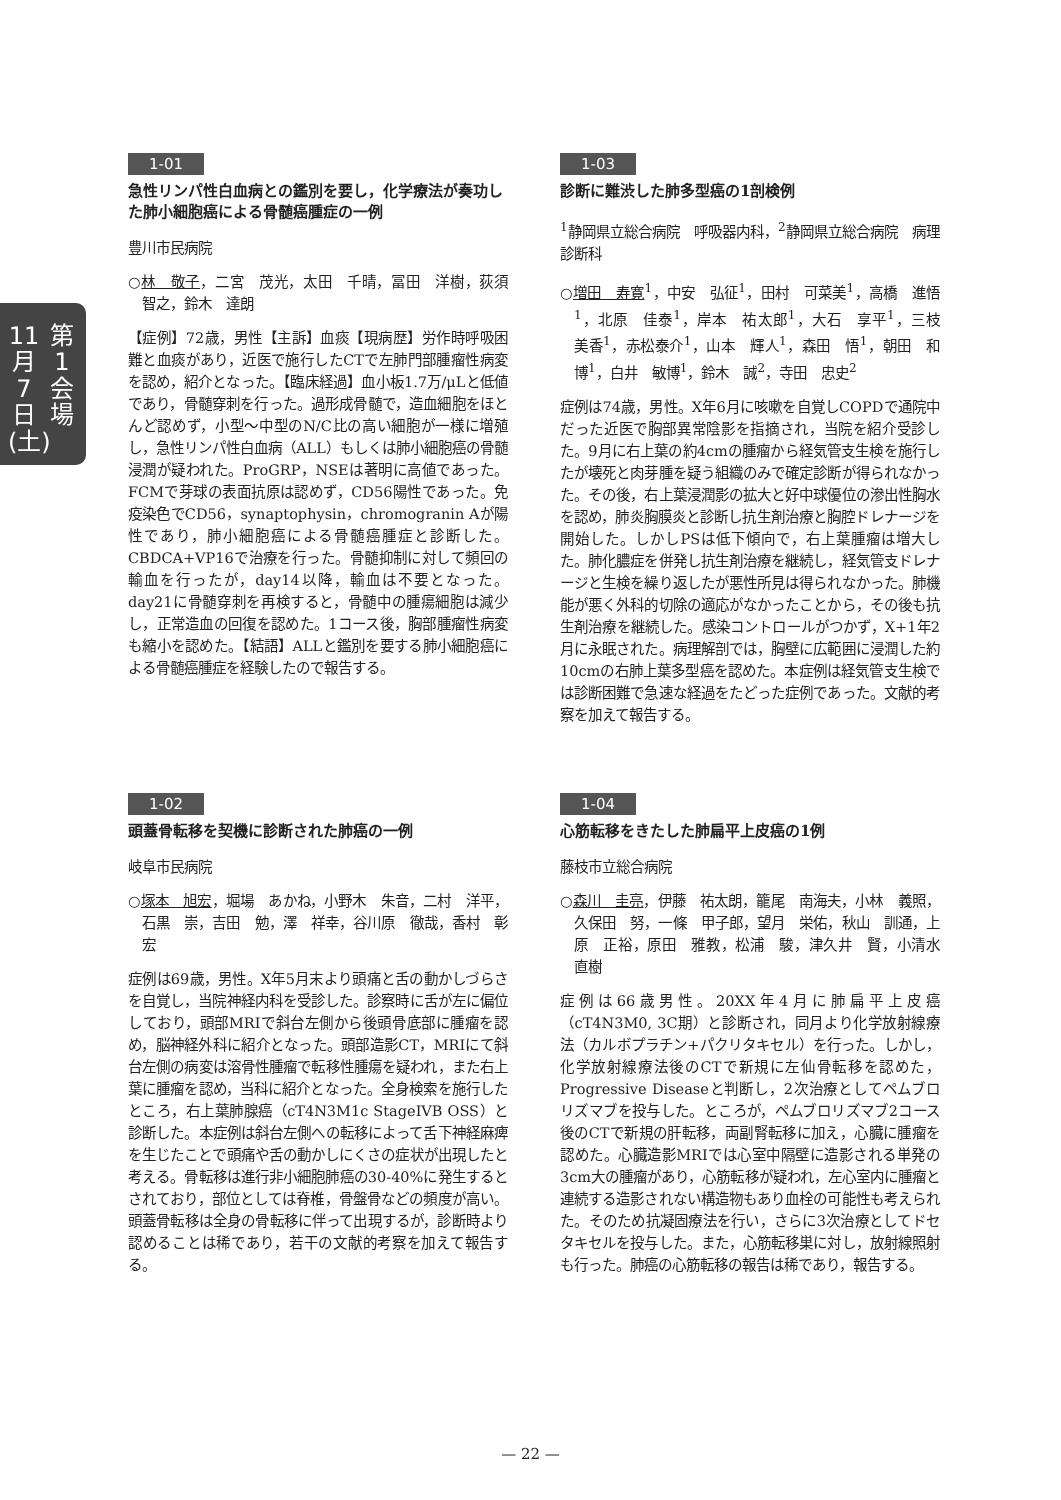11月7日(土)
第1会場
1-01
急性リンパ性白血病との鑑別を要し，化学療法が奏功した肺小細胞癌による骨髄癌腫症の一例
豊川市民病院
○林　敬子，二宮　茂光，太田　千晴，冨田　洋樹，荻須　智之，鈴木　達朗
【症例】72歳，男性【主訴】血痰【現病歴】労作時呼吸困難と血痰があり，近医で施行したCTで左肺門部腫瘤性病変を認め，紹介となった。【臨床経過】血小板1.7万/μLと低値であり，骨髄穿刺を行った。過形成骨髄で，造血細胞をほとんど認めず，小型～中型のN/C比の高い細胞が一様に増殖し，急性リンパ性白血病（ALL）もしくは肺小細胞癌の骨髄浸潤が疑われた。ProGRP，NSEは著明に高値であった。FCMで芽球の表面抗原は認めず，CD56陽性であった。免疫染色でCD56，synaptophysin，chromogranin Aが陽性であり，肺小細胞癌による骨髄癌腫症と診断した。CBDCA+VP16で治療を行った。骨髄抑制に対して頻回の輸血を行ったが，day14以降，輸血は不要となった。day21に骨髄穿刺を再検すると，骨髄中の腫瘍細胞は減少し，正常造血の回復を認めた。1コース後，胸部腫瘤性病変も縮小を認めた。【結語】ALLと鑑別を要する肺小細胞癌による骨髄癌腫症を経験したので報告する。
1-03
診断に難渋した肺多型癌の1剖検例
<sup>1</sup> 静岡県立総合病院　呼吸器内科，<sup>2</sup>静岡県立総合病院　病理診断科
○増田　寿寛<sup>1</sup>，中安　弘征<sup>1</sup>，田村　可菜美<sup>1</sup>，高橋　進悟<sup>1</sup>，北原　佳泰<sup>1</sup>，岸本　祐太郎<sup>1</sup>，大石　享平<sup>1</sup>，三枝　美香<sup>1</sup>，赤松泰介<sup>1</sup>，山本　輝人<sup>1</sup>，森田　悟<sup>1</sup>，朝田　和博<sup>1</sup>，白井　敏博<sup>1</sup>，鈴木　誠<sup>2</sup>，寺田　忠史<sup>2</sup>
症例は74歳，男性。X年6月に咳嗽を自覚しCOPDで通院中だった近医で胸部異常陰影を指摘され，当院を紹介受診した。9月に右上葉の約4cmの腫瘤から経気管支生検を施行したが壊死と肉芽腫を疑う組織のみで確定診断が得られなかった。その後，右上葉浸潤影の拡大と好中球優位の滲出性胸水を認め，肺炎胸膜炎と診断し抗生剤治療と胸腔ドレナージを開始した。しかしPSは低下傾向で，右上葉腫瘤は増大した。肺化膿症を併発し抗生剤治療を継続し，経気管支ドレナージと生検を繰り返したが悪性所見は得られなかった。肺機能が悪く外科的切除の適応がなかったことから，その後も抗生剤治療を継続した。感染コントロールがつかず，X+1年2月に永眠された。病理解剖では，胸壁に広範囲に浸潤した約10cmの右肺上葉多型癌を認めた。本症例は経気管支生検では診断困難で急速な経過をたどった症例であった。文献的考察を加えて報告する。
1-02
頭蓋骨転移を契機に診断された肺癌の一例
岐阜市民病院
○塚本　旭宏，堀場　あかね，小野木　朱音，二村　洋平，石黒　崇，吉田　勉，澤　祥幸，谷川原　徹哉，香村　彰宏
症例は69歳，男性。X年5月末より頭痛と舌の動かしづらさを自覚し，当院神経内科を受診した。診察時に舌が左に偏位しており，頭部MRIで斜台左側から後頭骨底部に腫瘤を認め，脳神経外科に紹介となった。頭部造影CT，MRIにて斜台左側の病変は溶骨性腫瘤で転移性腫瘍を疑われ，また右上葉に腫瘤を認め，当科に紹介となった。全身検索を施行したところ，右上葉肺腺癌（cT4N3M1c StageIVB OSS）と診断した。本症例は斜台左側への転移によって舌下神経麻痺を生じたことで頭痛や舌の動かしにくさの症状が出現したと考える。骨転移は進行非小細胞肺癌の30-40%に発生するとされており，部位としては脊椎，骨盤骨などの頻度が高い。頭蓋骨転移は全身の骨転移に伴って出現するが，診断時より認めることは稀であり，若干の文献的考察を加えて報告する。
1-04
心筋転移をきたした肺扁平上皮癌の1例
藤枝市立総合病院
○森川　圭亮，伊藤　祐太朗，籠尾　南海夫，小林　義照，久保田　努，一條　甲子郎，望月　栄佑，秋山　訓通，上原　正裕，原田　雅教，松浦　駿，津久井　賢，小清水　直樹
症例は66歳男性。20XX年4月に肺扁平上皮癌（cT4N3M0, 3C期）と診断され，同月より化学放射線療法（カルボプラチン+パクリタキセル）を行った。しかし，化学放射線療法後のCTで新規に左仙骨転移を認めた，Progressive Diseaseと判断し，2次治療としてペムブロリズマブを投与した。ところが，ペムブロリズマブ2コース後のCTで新規の肝転移，両副腎転移に加え，心臓に腫瘤を認めた。心臓造影MRIでは心室中隔壁に造影される単発の3cm大の腫瘤があり，心筋転移が疑われ，左心室内に腫瘤と連続する造影されない構造物もあり血栓の可能性も考えられた。そのため抗凝固療法を行い，さらに3次治療としてドセタキセルを投与した。また，心筋転移巣に対し，放射線照射も行った。肺癌の心筋転移の報告は稀であり，報告する。
— 22 —